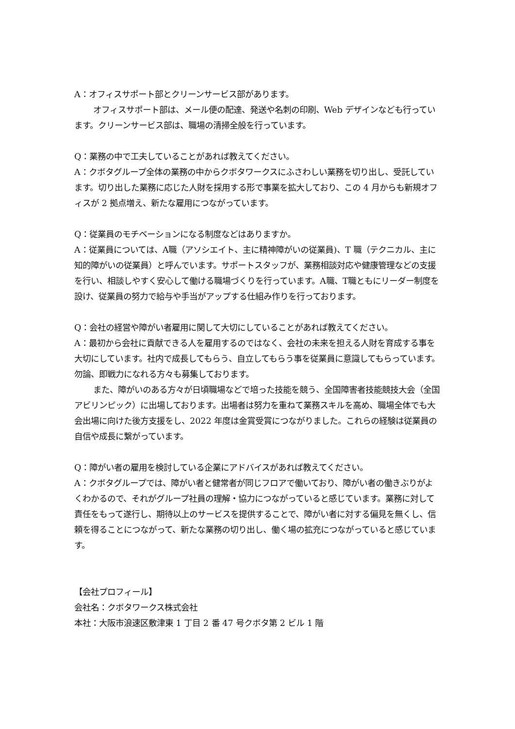A：オフィスサポート部とクリーンサービス部があります。
オフィスサポート部は、メール便の配達、発送や名刺の印刷、Web デザインなども行っています。クリーンサービス部は、職場の清掃全般を行っています。
Q：業務の中で工夫していることがあれば教えてください。
A：クボタグループ全体の業務の中からクボタワークスにふさわしい業務を切り出し、受託しています。切り出した業務に応じた人財を採用する形で事業を拡大しており、この 4 月からも新規オフィスが 2 拠点増え、新たな雇用につながっています。
Q：従業員のモチベーションになる制度などはありますか。
A：従業員については、A職（アソシエイト、主に精神障がいの従業員)、T 職（テクニカル、主に知的障がいの従業員）と呼んでいます。サポートスタッフが、業務相談対応や健康管理などの支援を行い、相談しやすく安心して働ける職場づくりを行っています。A職、T職ともにリーダー制度を設け、従業員の努力で給与や手当がアップする仕組み作りを行っております。
Q：会社の経営や障がい者雇用に関して大切にしていることがあれば教えてください。
A：最初から会社に貢献できる人を雇用するのではなく、会社の未来を担える人財を育成する事を大切にしています。社内で成長してもらう、自立してもらう事を従業員に意識してもらっています。勿論、即戦力になれる方々も募集しております。
また、障がいのある方々が日頃職場などで培った技能を競う、全国障害者技能競技大会（全国アビリンピック）に出場しております。出場者は努力を重ねて業務スキルを高め、職場全体でも大会出場に向けた後方支援をし、2022 年度は金賞受賞につながりました。これらの経験は従業員の自信や成長に繋がっています。
Q：障がい者の雇用を検討している企業にアドバイスがあれば教えてください。
A：クボタグループでは、障がい者と健常者が同じフロアで働いており、障がい者の働きぶりがよくわかるので、それがグループ社員の理解・協力につながっていると感じています。業務に対して責任をもって遂行し、期待以上のサービスを提供することで、障がい者に対する偏見を無くし、信頼を得ることにつながって、新たな業務の切り出し、働く場の拡充につながっていると感じています。
【会社プロフィール】
会社名：クボタワークス株式会社
本社：大阪市浪速区敷津東 1 丁目 2 番 47 号クボタ第 2 ビル 1 階